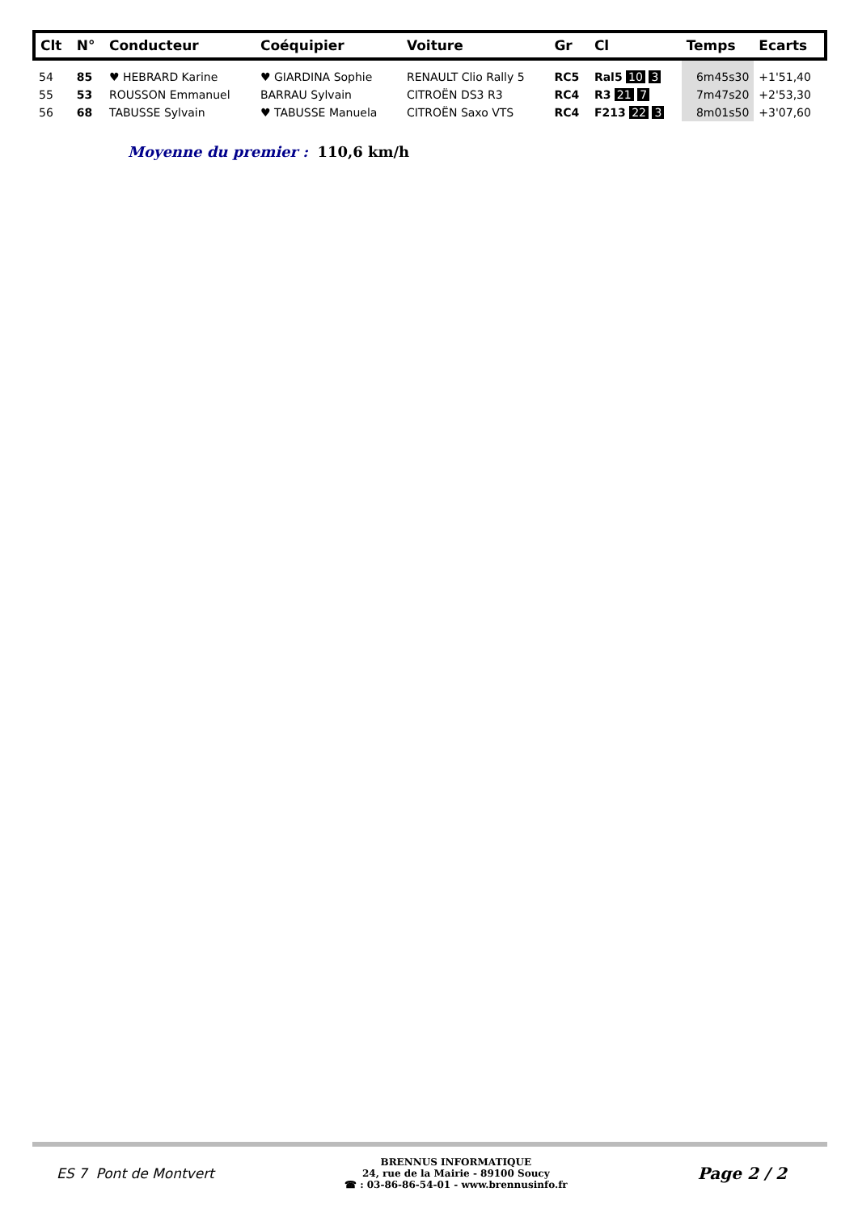| Clt | N° | Conducteur | Coéquipier | Voiture | Gr | Cl | Temps | Ecarts |
| --- | --- | --- | --- | --- | --- | --- | --- | --- |
| 54 | 85 | ♥ HEBRARD Karine | ♥ GIARDINA Sophie | RENAULT Clio Rally 5 | RC5 | Ral5 10 3 | 6m45s30 | +1'51,40 |
| 55 | 53 | ROUSSON Emmanuel | BARRAU Sylvain | CITROËN DS3 R3 | RC4 | R3 21 7 | 7m47s20 | +2'53,30 |
| 56 | 68 | TABUSSE Sylvain | ♥ TABUSSE Manuela | CITROËN Saxo VTS | RC4 | F213 22 3 | 8m01s50 | +3'07,60 |
Moyenne du premier : 110,6 km/h
ES 7 Pont de Montvert
BRENNUS INFORMATIQUE
24, rue de la Mairie - 89100 Soucy
☎ : 03-86-86-54-01 - www.brennusinfo.fr
Page 2 / 2